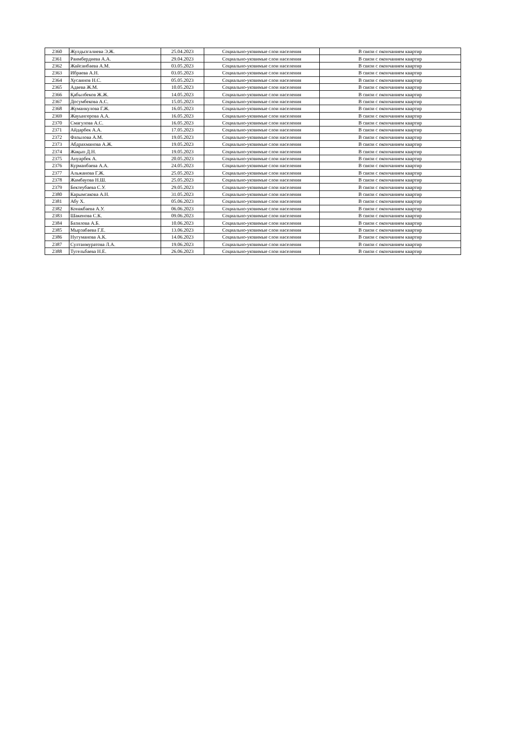| 2360 | Жулдызгалиева Э.Ж. | 25.04.2023 | Социально-уязвимые слои населения | В связи с окончанием квартир |
| 2361 | Раимбердиева А.А. | 29.04.2023 | Социально-уязвимые слои населения | В связи с окончанием квартир |
| 2362 | Жайсанбаева А.М. | 03.05.2023 | Социально-уязвимые слои населения | В связи с окончанием квартир |
| 2363 | Ибраева А.Н. | 03.05.2023 | Социально-уязвимые слои населения | В связи с окончанием квартир |
| 2364 | Хусаинов Н.С. | 05.05.2023 | Социально-уязвимые слои населения | В связи с окончанием квартир |
| 2365 | Адаева Ж.М. | 10.05.2023 | Социально-уязвимые слои населения | В связи с окончанием квартир |
| 2366 | Қабылбеков Ж.Ж. | 14.05.2023 | Социально-уязвимые слои населения | В связи с окончанием квартир |
| 2367 | Досумбекова А.С. | 15.05.2023 | Социально-уязвимые слои населения | В связи с окончанием квартир |
| 2368 | Жуманкулова Г.Ж. | 16.05.2023 | Социально-уязвимые слои населения | В связи с окончанием квартир |
| 2369 | Жауынгерова А.А. | 16.05.2023 | Социально-уязвимые слои населения | В связи с окончанием квартир |
| 2370 | Смагулова А.С. | 16.05.2023 | Социально-уязвимые слои населения | В связи с окончанием квартир |
| 2371 | Айдарбек А.А. | 17.05.2023 | Социально-уязвимые слои населения | В связи с окончанием квартир |
| 2372 | Фазылова А.М. | 19.05.2023 | Социально-уязвимые слои населения | В связи с окончанием квартир |
| 2373 | Абдрахманова А.Ж. | 19.05.2023 | Социально-уязвимые слои населения | В связи с окончанием квартир |
| 2374 | Жақып Д.Н. | 19.05.2023 | Социально-уязвимые слои населения | В связи с окончанием квартир |
| 2375 | Ануарбек А. | 20.05.2023 | Социально-уязвимые слои населения | В связи с окончанием квартир |
| 2376 | Курманбаева А.А. | 24.05.2023 | Социально-уязвимые слои населения | В связи с окончанием квартир |
| 2377 | Альжанова Г.Ж. | 25.05.2023 | Социально-уязвимые слои населения | В связи с окончанием квартир |
| 2378 | Жамбауова Н.Ш. | 25.05.2023 | Социально-уязвимые слои населения | В связи с окончанием квартир |
| 2379 | Бектеубаева С.У. | 29.05.2023 | Социально-уязвимые слои населения | В связи с окончанием квартир |
| 2380 | Карымсакова А.Н. | 31.05.2023 | Социально-уязвимые слои населения | В связи с окончанием квартир |
| 2381 | Абу Х. | 05.06.2023 | Социально-уязвимые слои населения | В связи с окончанием квартир |
| 2382 | Конакбаева А.У. | 06.06.2023 | Социально-уязвимые слои населения | В связи с окончанием квартир |
| 2383 | Шакенова С.К. | 09.06.2023 | Социально-уязвимые слои населения | В связи с окончанием квартир |
| 2384 | Базилова А.Б. | 10.06.2023 | Социально-уязвимые слои населения | В связи с окончанием квартир |
| 2385 | Мырзабаева Г.Е. | 13.06.2023 | Социально-уязвимые слои населения | В связи с окончанием квартир |
| 2386 | Нугуманова А.К. | 14.06.2023 | Социально-уязвимые слои населения | В связи с окончанием квартир |
| 2387 | Султанмуратова Л.А. | 19.06.2023 | Социально-уязвимые слои населения | В связи с окончанием квартир |
| 2388 | Тугельбаева Н.Е. | 26.06.2023 | Социально-уязвимые слои населения | В связи с окончанием квартир |